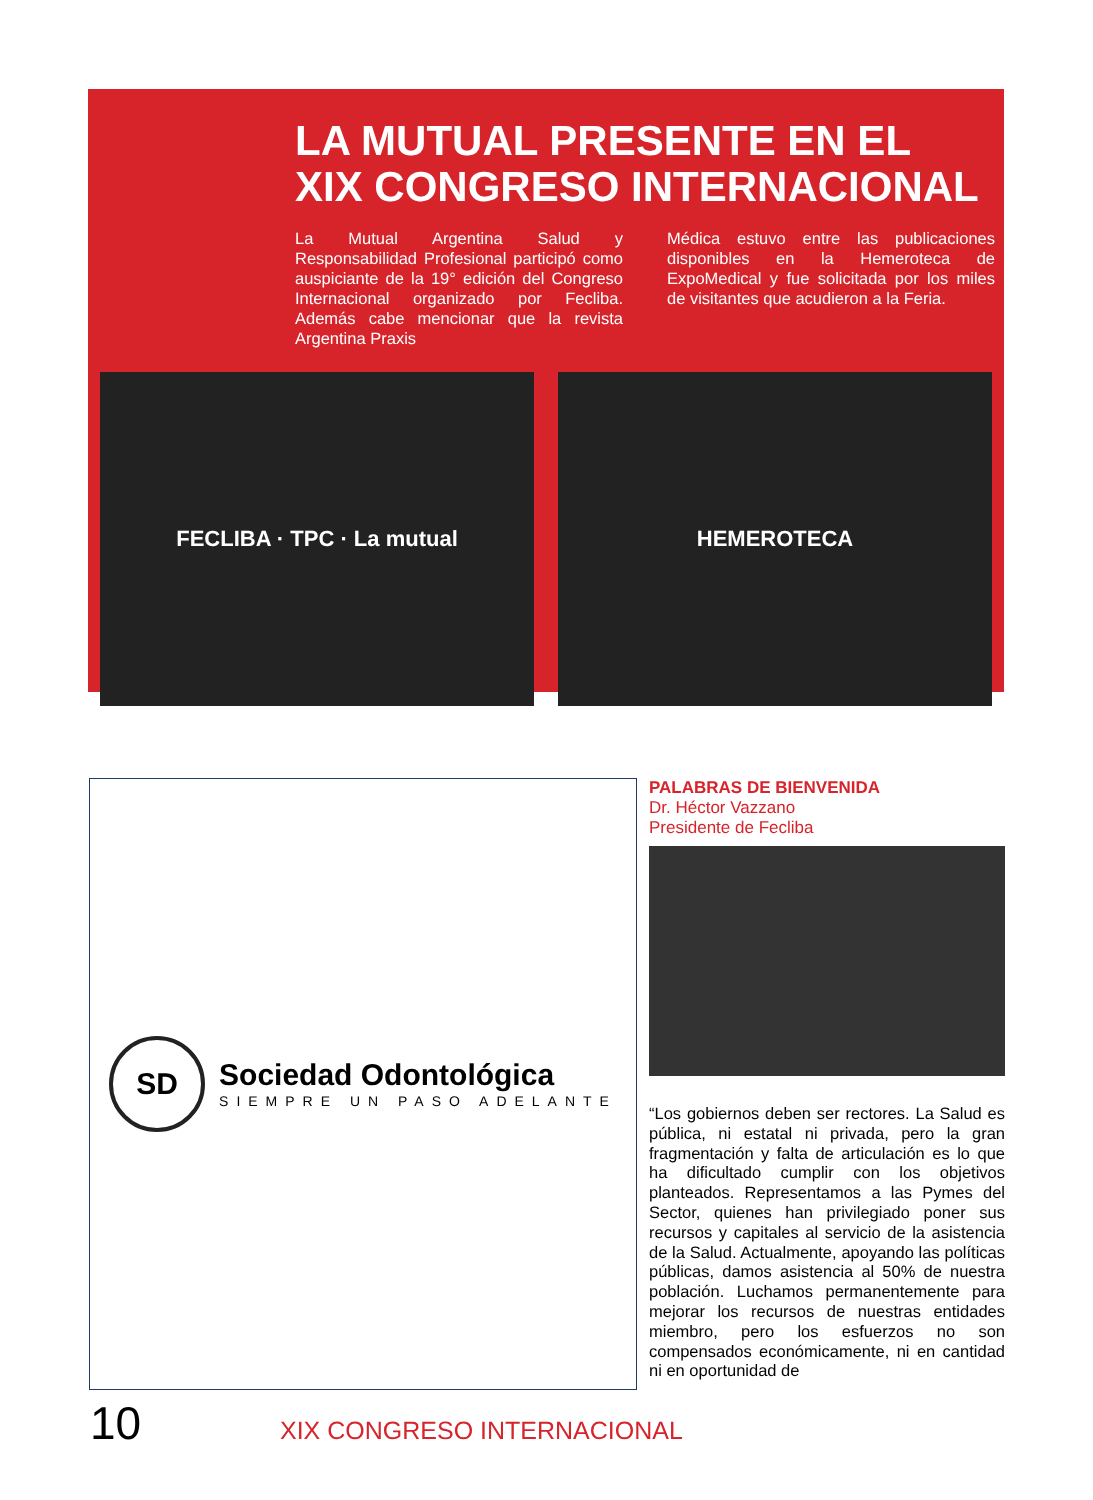LA MUTUAL PRESENTE EN EL
XIX CONGRESO INTERNACIONAL
La Mutual Argentina Salud y Responsabilidad Profesional participó como auspiciante de la 19° edición del Congreso Internacional organizado por Fecliba. Además cabe mencionar que la revista Argentina Praxis
Médica estuvo entre las publicaciones disponibles en la Hemeroteca de ExpoMedical y fue solicitada por los miles de visitantes que acudieron a la Feria.
FECLIBA · TPC · La mutual HEMEROTECA
SD
Sociedad Odontológica
SIEMPRE UN PASO ADELANTE
PALABRAS DE BIENVENIDA
Dr. Héctor Vazzano
Presidente de Fecliba
“Los gobiernos deben ser rectores. La Salud es pública, ni estatal ni privada, pero la gran fragmentación y falta de articulación es lo que ha dificultado cumplir con los objetivos planteados. Representamos a las Pymes del Sector, quienes han privilegiado poner sus recursos y capitales al servicio de la asistencia de la Salud. Actualmente, apoyando las políticas públicas, damos asistencia al 50% de nuestra población. Luchamos permanentemente para mejorar los recursos de nuestras entidades miembro, pero los esfuerzos no son compensados económicamente, ni en cantidad ni en oportunidad de
10 XIX CONGRESO INTERNACIONAL